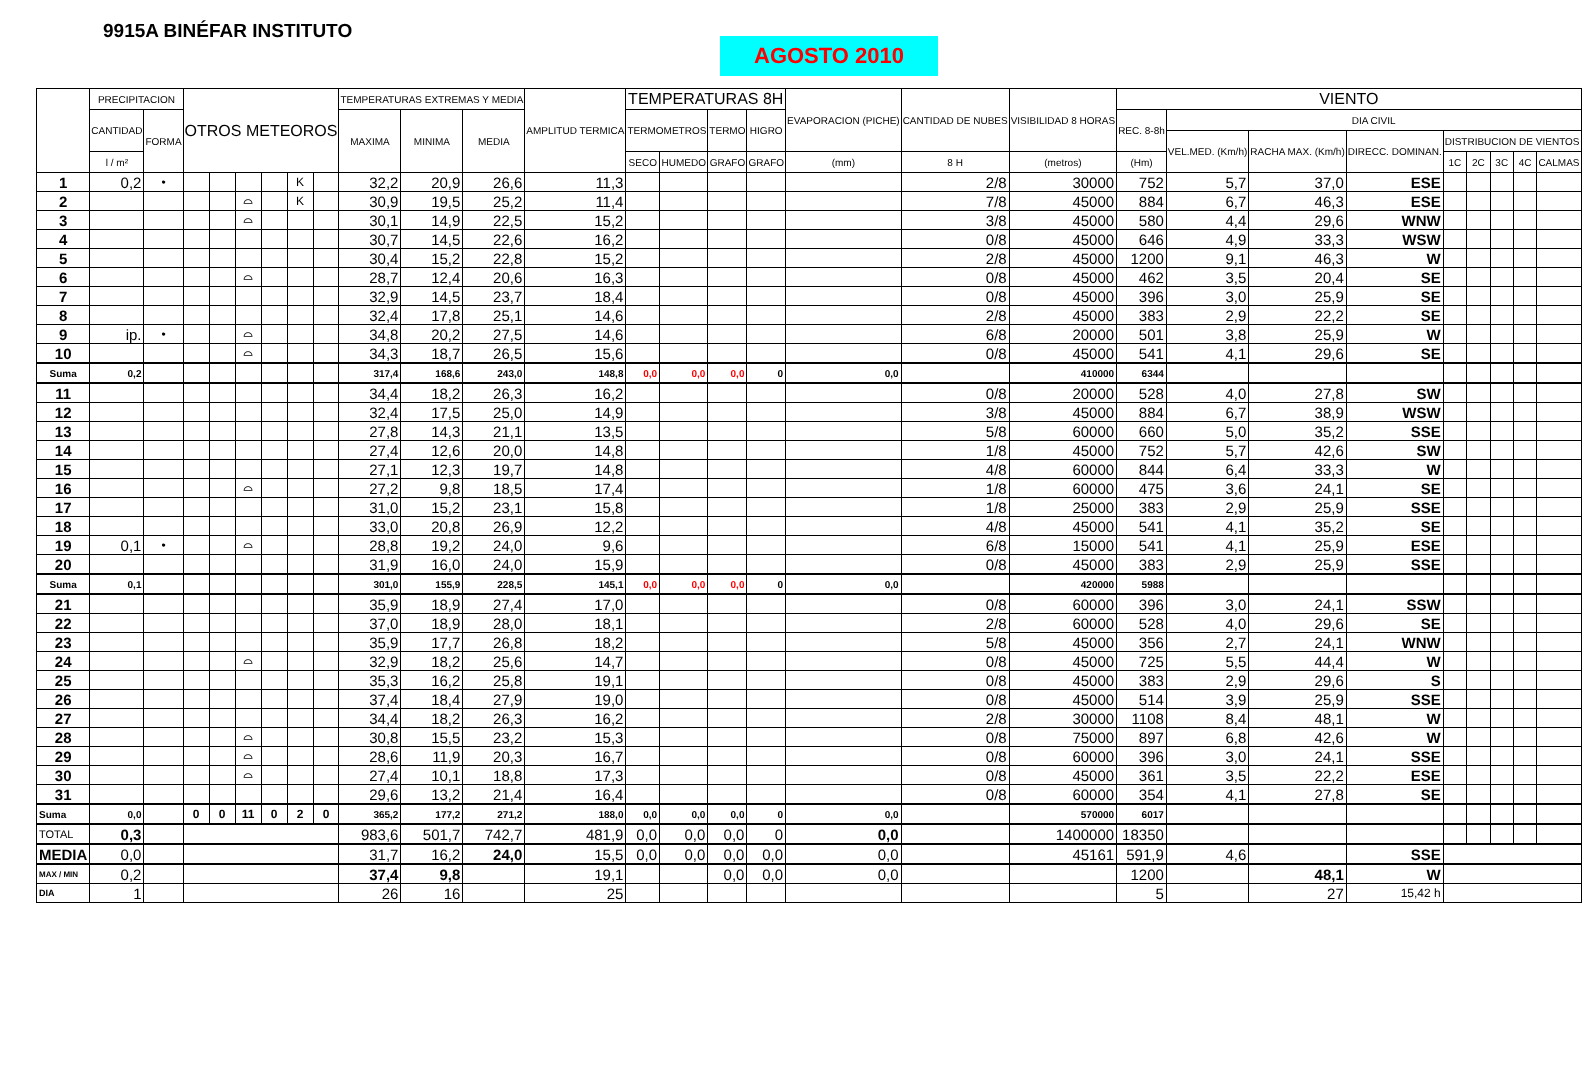9915A BINÉFAR INSTITUTO
AGOSTO 2010
| | PRECIPITACION | | OTROS METEOROS | | | | | | TEMPERATURAS EXTREMAS Y MEDIA | | | AMPLITUD TERMICA | TEMPERATURAS 8H | | | | EVAPORACION (PICHE) | CANTIDAD DE NUBES | VISIBILIDAD 8 HORAS | VIENTO | | | | | | | | |
| --- | --- | --- | --- | --- | --- | --- | --- | --- | --- | --- | --- | --- | --- | --- | --- | --- | --- | --- | --- | --- | --- | --- | --- | --- | --- | --- | --- | --- |
| | CANTIDAD | FORMA | | | | | | | MAXIMA | MINIMA | MEDIA | | TERMOMETROS | | TERMO | HIGRO | | | | REC. 8-8h | DIA CIVIL | | | | | | | |
| | | | | | | | | | | | | | | | | | | | | | VEL.MED. (Km/h) | RACHA MAX. (Km/h) | DIRECC. DOMINAN. | DISTRIBUCION DE VIENTOS | | | | |
| | l / m² | | | | | | | | | | | | SECO | HUMEDO | GRAFO | GRAFO | (mm) | 8 H | (metros) | (Hm) | | | | 1C | 2C | 3C | 4C | CALMAS |
| 1 | 0,2 | • | | | | | K | | 32,2 | 20,9 | 26,6 | 11,3 | | | | | | 2/8 | 30000 | 752 | 5,7 | 37,0 | ESE | | | | | |
| 2 | | | | | ⌓ | | K | | 30,9 | 19,5 | 25,2 | 11,4 | | | | | | 7/8 | 45000 | 884 | 6,7 | 46,3 | ESE | | | | | |
| 3 | | | | | ⌓ | | | | 30,1 | 14,9 | 22,5 | 15,2 | | | | | | 3/8 | 45000 | 580 | 4,4 | 29,6 | WNW | | | | | |
| 4 | | | | | | | | | 30,7 | 14,5 | 22,6 | 16,2 | | | | | | 0/8 | 45000 | 646 | 4,9 | 33,3 | WSW | | | | | |
| 5 | | | | | | | | | 30,4 | 15,2 | 22,8 | 15,2 | | | | | | 2/8 | 45000 | 1200 | 9,1 | 46,3 | W | | | | | |
| 6 | | | | | ⌓ | | | | 28,7 | 12,4 | 20,6 | 16,3 | | | | | | 0/8 | 45000 | 462 | 3,5 | 20,4 | SE | | | | | |
| 7 | | | | | | | | | 32,9 | 14,5 | 23,7 | 18,4 | | | | | | 0/8 | 45000 | 396 | 3,0 | 25,9 | SE | | | | | |
| 8 | | | | | | | | | 32,4 | 17,8 | 25,1 | 14,6 | | | | | | 2/8 | 45000 | 383 | 2,9 | 22,2 | SE | | | | | |
| 9 | ip. | • | | | ⌓ | | | | 34,8 | 20,2 | 27,5 | 14,6 | | | | | | 6/8 | 20000 | 501 | 3,8 | 25,9 | W | | | | | |
| 10 | | | | | ⌓ | | | | 34,3 | 18,7 | 26,5 | 15,6 | | | | | | 0/8 | 45000 | 541 | 4,1 | 29,6 | SE | | | | | |
| Suma | 0,2 | | | | | | | | 317,4 | 168,6 | 243,0 | 148,8 | 0,0 | 0,0 | 0,0 | 0 | 0,0 | | 410000 | 6344 | | | | | | | | |
| 11 | | | | | | | | | 34,4 | 18,2 | 26,3 | 16,2 | | | | | | 0/8 | 20000 | 528 | 4,0 | 27,8 | SW | | | | | |
| 12 | | | | | | | | | 32,4 | 17,5 | 25,0 | 14,9 | | | | | | 3/8 | 45000 | 884 | 6,7 | 38,9 | WSW | | | | | |
| 13 | | | | | | | | | 27,8 | 14,3 | 21,1 | 13,5 | | | | | | 5/8 | 60000 | 660 | 5,0 | 35,2 | SSE | | | | | |
| 14 | | | | | | | | | 27,4 | 12,6 | 20,0 | 14,8 | | | | | | 1/8 | 45000 | 752 | 5,7 | 42,6 | SW | | | | | |
| 15 | | | | | | | | | 27,1 | 12,3 | 19,7 | 14,8 | | | | | | 4/8 | 60000 | 844 | 6,4 | 33,3 | W | | | | | |
| 16 | | | | | ⌓ | | | | 27,2 | 9,8 | 18,5 | 17,4 | | | | | | 1/8 | 60000 | 475 | 3,6 | 24,1 | SE | | | | | |
| 17 | | | | | | | | | 31,0 | 15,2 | 23,1 | 15,8 | | | | | | 1/8 | 25000 | 383 | 2,9 | 25,9 | SSE | | | | | |
| 18 | | | | | | | | | 33,0 | 20,8 | 26,9 | 12,2 | | | | | | 4/8 | 45000 | 541 | 4,1 | 35,2 | SE | | | | | |
| 19 | 0,1 | • | | | ⌓ | | | | 28,8 | 19,2 | 24,0 | 9,6 | | | | | | 6/8 | 15000 | 541 | 4,1 | 25,9 | ESE | | | | | |
| 20 | | | | | | | | | 31,9 | 16,0 | 24,0 | 15,9 | | | | | | 0/8 | 45000 | 383 | 2,9 | 25,9 | SSE | | | | | |
| Suma | 0,1 | | | | | | | | 301,0 | 155,9 | 228,5 | 145,1 | 0,0 | 0,0 | 0,0 | 0 | 0,0 | | 420000 | 5988 | | | | | | | | |
| 21 | | | | | | | | | 35,9 | 18,9 | 27,4 | 17,0 | | | | | | 0/8 | 60000 | 396 | 3,0 | 24,1 | SSW | | | | | |
| 22 | | | | | | | | | 37,0 | 18,9 | 28,0 | 18,1 | | | | | | 2/8 | 60000 | 528 | 4,0 | 29,6 | SE | | | | | |
| 23 | | | | | | | | | 35,9 | 17,7 | 26,8 | 18,2 | | | | | | 5/8 | 45000 | 356 | 2,7 | 24,1 | WNW | | | | | |
| 24 | | | | | ⌓ | | | | 32,9 | 18,2 | 25,6 | 14,7 | | | | | | 0/8 | 45000 | 725 | 5,5 | 44,4 | W | | | | | |
| 25 | | | | | | | | | 35,3 | 16,2 | 25,8 | 19,1 | | | | | | 0/8 | 45000 | 383 | 2,9 | 29,6 | S | | | | | |
| 26 | | | | | | | | | 37,4 | 18,4 | 27,9 | 19,0 | | | | | | 0/8 | 45000 | 514 | 3,9 | 25,9 | SSE | | | | | |
| 27 | | | | | | | | | 34,4 | 18,2 | 26,3 | 16,2 | | | | | | 2/8 | 30000 | 1108 | 8,4 | 48,1 | W | | | | | |
| 28 | | | | | ⌓ | | | | 30,8 | 15,5 | 23,2 | 15,3 | | | | | | 0/8 | 75000 | 897 | 6,8 | 42,6 | W | | | | | |
| 29 | | | | | ⌓ | | | | 28,6 | 11,9 | 20,3 | 16,7 | | | | | | 0/8 | 60000 | 396 | 3,0 | 24,1 | SSE | | | | | |
| 30 | | | | | ⌓ | | | | 27,4 | 10,1 | 18,8 | 17,3 | | | | | | 0/8 | 45000 | 361 | 3,5 | 22,2 | ESE | | | | | |
| 31 | | | | | | | | | 29,6 | 13,2 | 21,4 | 16,4 | | | | | | 0/8 | 60000 | 354 | 4,1 | 27,8 | SE | | | | | |
| Suma | 0,0 | | 0 | 0 | 11 | 0 | 2 | 0 | 365,2 | 177,2 | 271,2 | 188,0 | 0,0 | 0,0 | 0,0 | 0 | 0,0 | | 570000 | 6017 | | | | | | | | |
| TOTAL | 0,3 | | | | | | | | 983,6 | 501,7 | 742,7 | 481,9 | 0,0 | 0,0 | 0,0 | 0 | 0,0 | | 1400000 | 18350 | | | | | | | | |
| MEDIA | 0,0 | | | | | | | | 31,7 | 16,2 | 24,0 | 15,5 | 0,0 | 0,0 | 0,0 | 0,0 | 0,0 | | 45161 | 591,9 | 4,6 | | SSE | | | | | |
| MAX / MIN | 0,2 | | | | | | | | 37,4 | 9,8 | | 19,1 | | | 0,0 | 0,0 | 0,0 | | | 1200 | | 48,1 | W | | | | | |
| DIA | 1 | | | | | | | | 26 | 16 | | 25 | | | | | | | | 5 | | 27 | 15,42 h | | | | | |